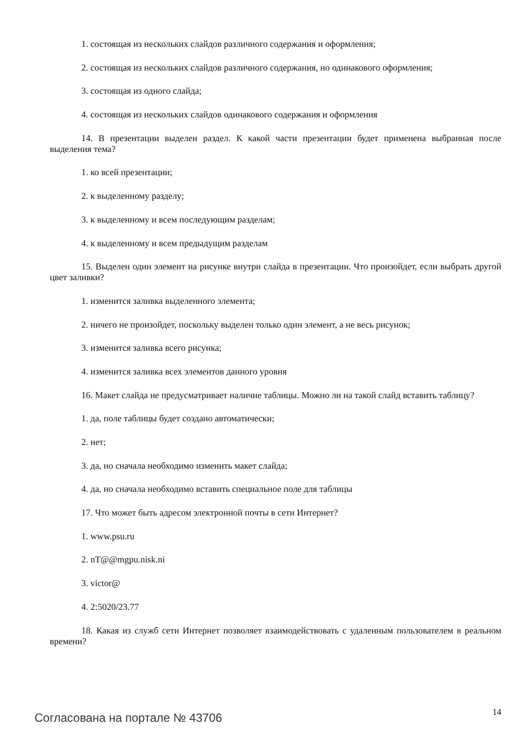1. состоящая из нескольких слайдов различного содержания и оформления;
2. состоящая из нескольких слайдов различного содержания, но одинакового оформления;
3. состоящая из одного слайда;
4. состоящая из нескольких слайдов одинакового содержания и оформления
14. В презентации выделен раздел. К какой части презентации будет применена выбранная после выделения тема?
1. ко всей презентации;
2. к выделенному разделу;
3. к выделенному и всем последующим разделам;
4. к выделенному и всем предыдущим разделам
15. Выделен один элемент на рисунке внутри слайда в презентации. Что произойдет, если выбрать другой цвет заливки?
1. изменится заливка выделенного элемента;
2. ничего не произойдет, поскольку выделен только один элемент, а не весь рисунок;
3. изменится заливка всего рисунка;
4. изменится заливка всех элементов данного уровня
16. Макет слайда не предусматривает наличие таблицы. Можно ли на такой слайд вставить таблицу?
1. да, поле таблицы будет создано автоматически;
2. нет;
3. да, но сначала необходимо изменить макет слайда;
4. да, но сначала необходимо вставить специальное поле для таблицы
17. Что может быть адресом электронной почты в сети Интернет?
1. www.psu.ru
2. nT@@mgpu.nisk.ni
3. victor@
4. 2:5020/23.77
18. Какая из служб сети Интернет позволяет взаимодействовать с удаленным пользователем в реальном времени?
Согласована на портале № 43706 14